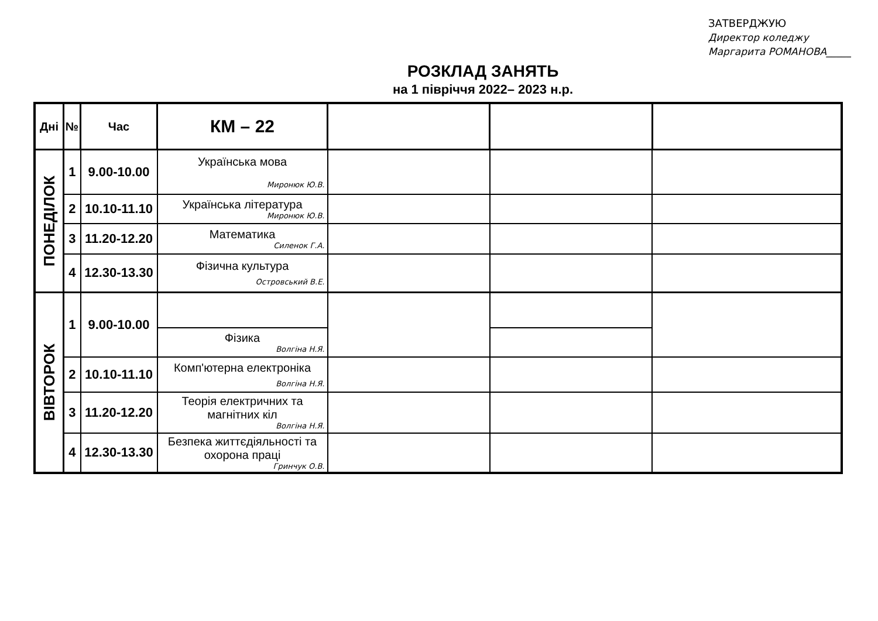ЗАТВЕРДЖУЮ
Директор коледжу
Маргарита РОМАНОВА_____
РОЗКЛАД ЗАНЯТЬ
на 1 півріччя 2022– 2023 н.р.
| Дні | № | Час | КМ – 22 | | | |
| --- | --- | --- | --- | --- | --- | --- |
| ПОНЕДІЛОК | 1 | 9.00-10.00 | Українська мова Миронюк Ю.В. | | | |
| | 2 | 10.10-11.10 | Українська література Миронюк Ю.В. | | | |
| | 3 | 11.20-12.20 | Математика Силенок Г.А. | | | |
| | 4 | 12.30-13.30 | Фізична культура Островський В.Е. | | | |
| ВІВТОРОК | 1 | 9.00-10.00 | | | | |
| | | | Фізика Волгіна Н.Я. | | | |
| | 2 | 10.10-11.10 | Комп'ютерна електроніка Волгіна Н.Я. | | | |
| | 3 | 11.20-12.20 | Теорія електричних та магнітних кіл Волгіна Н.Я. | | | |
| | 4 | 12.30-13.30 | Безпека життєдіяльності та охорона праці Гринчук О.В. | | | |